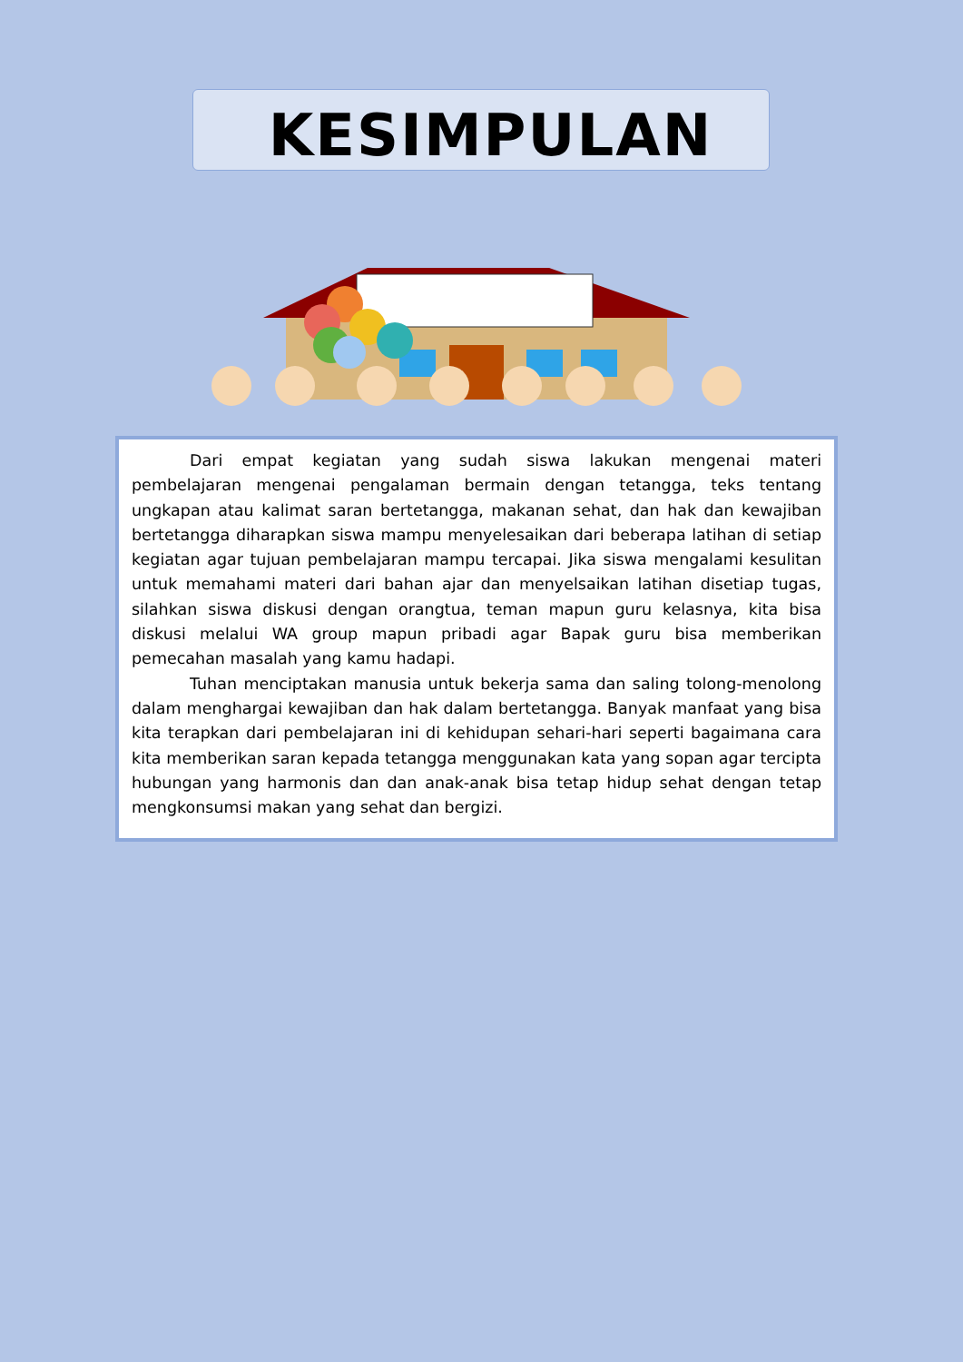KESIMPULAN
Dari empat kegiatan yang sudah siswa lakukan mengenai materi pembelajaran mengenai pengalaman bermain dengan tetangga, teks tentang ungkapan atau kalimat saran bertetangga, makanan sehat, dan hak dan kewajiban bertetangga diharapkan siswa mampu menyelesaikan dari beberapa latihan di setiap kegiatan agar tujuan pembelajaran mampu tercapai. Jika siswa mengalami kesulitan untuk memahami materi dari bahan ajar dan menyelsaikan latihan disetiap tugas, silahkan siswa diskusi dengan orangtua, teman mapun guru kelasnya, kita bisa diskusi melalui WA group mapun pribadi agar Bapak guru bisa memberikan pemecahan masalah yang kamu hadapi.
Tuhan menciptakan manusia untuk bekerja sama dan saling tolong-menolong dalam menghargai kewajiban dan hak dalam bertetangga. Banyak manfaat yang bisa kita terapkan dari pembelajaran ini di kehidupan sehari-hari seperti bagaimana cara kita memberikan saran kepada tetangga menggunakan kata yang sopan agar tercipta hubungan yang harmonis dan dan anak-anak bisa tetap hidup sehat dengan tetap mengkonsumsi makan yang sehat dan bergizi.